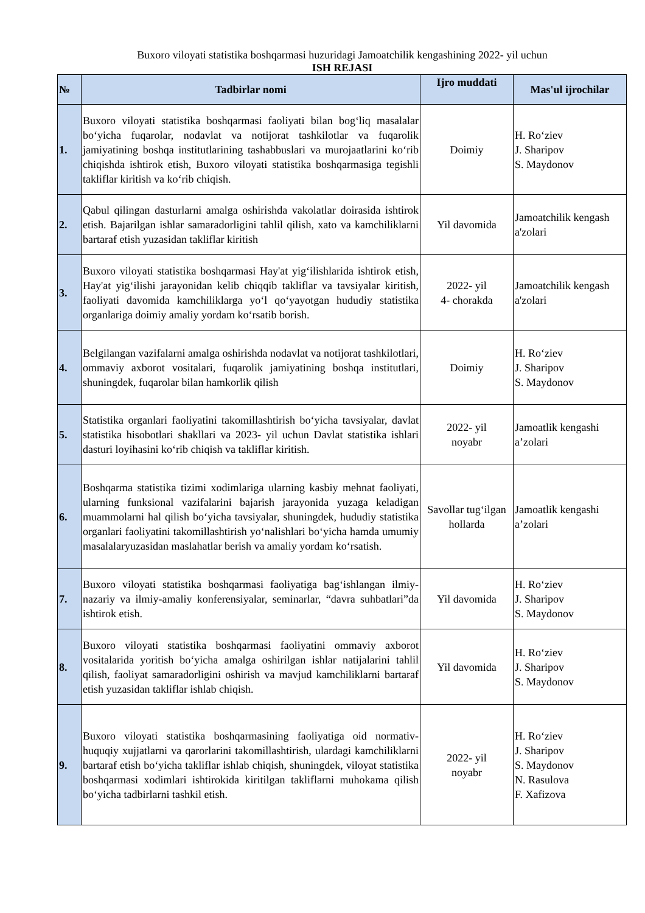Buxoro viloyati statistika boshqarmasi huzuridagi Jamoatchilik kengashining 2022- yil uchun
ISH REJASI
| № | Tadbirlar nomi | Ijro muddati | Mas'ul ijrochilar |
| --- | --- | --- | --- |
| 1. | Buxoro viloyati statistika boshqarmasi faoliyati bilan bog‘liq masalalar bo‘yicha fuqarolar, nodavlat va notijorat tashkilotlar va fuqarolik jamiyatining boshqa institutlarining tashabbuslari va murojaatlarini ko‘rib chiqishda ishtirok etish, Buxoro viloyati statistika boshqarmasiga tegishli takliflar kiritish va ko‘rib chiqish. | Doimiy | H. Ro‘ziev J. Sharipov S. Maydonov |
| 2. | Qabul qilingan dasturlarni amalga oshirishda vakolatlar doirasida ishtirok etish. Bajarilgan ishlar samaradorligini tahlil qilish, xato va kamchiliklarni bartaraf etish yuzasidan takliflar kiritish | Yil davomida | Jamoatchilik kengash a'zolari |
| 3. | Buxoro viloyati statistika boshqarmasi Hay'at yig‘ilishlarida ishtirok etish, Hay'at yig‘ilishi jarayonidan kelib chiqqib takliflar va tavsiyalar kiritish, faoliyati davomida kamchiliklarga yo‘l qo‘yayotgan hududiy statistika organlariga doimiy amaliy yordam ko‘rsatib borish. | 2022- yil 4- chorakda | Jamoatchilik kengash a'zolari |
| 4. | Belgilangan vazifalarni amalga oshirishda nodavlat va notijorat tashkilotlari, ommaviy axborot vositalari, fuqarolik jamiyatining boshqa institutlari, shuningdek, fuqarolar bilan hamkorlik qilish | Doimiy | H. Ro‘ziev J. Sharipov S. Maydonov |
| 5. | Statistika organlari faoliyatini takomillashtirish bo‘yicha tavsiyalar, davlat statistika hisobotlari shakllari va 2023- yil uchun Davlat statistika ishlari dasturi loyihasini ko‘rib chiqish va takliflar kiritish. | 2022- yil noyabr | Jamoatlik kengashi a’zolari |
| 6. | Boshqarma statistika tizimi xodimlariga ularning kasbiy mehnat faoliyati, ularning funksional vazifalarini bajarish jarayonida yuzaga keladigan muammolarni hal qilish bo‘yicha tavsiyalar, shuningdek, hududiy statistika organlari faoliyatini takomillashtirish yo‘nalishlari bo‘yicha hamda umumiy masalalaryuzasidan maslahatlar berish va amaliy yordam ko‘rsatish. | Savollar tug‘ilgan hollarda | Jamoatlik kengashi a’zolari |
| 7. | Buxoro viloyati statistika boshqarmasi faoliyatiga bag‘ishlangan ilmiy-nazariy va ilmiy-amaliy konferensiyalar, seminarlar, “davra suhbatlari”da ishtirok etish. | Yil davomida | H. Ro‘ziev J. Sharipov S. Maydonov |
| 8. | Buxoro viloyati statistika boshqarmasi faoliyatini ommaviy axborot vositalarida yoritish bo‘yicha amalga oshirilgan ishlar natijalarini tahlil qilish, faoliyat samaradorligini oshirish va mavjud kamchiliklarni bartaraf etish yuzasidan takliflar ishlab chiqish. | Yil davomida | H. Ro‘ziev J. Sharipov S. Maydonov |
| 9. | Buxoro viloyati statistika boshqarmasining faoliyatiga oid normativ-huquqiy xujjatlarni va qarorlarini takomillashtirish, ulardagi kamchiliklarni bartaraf etish bo‘yicha takliflar ishlab chiqish, shuningdek, viloyat statistika boshqarmasi xodimlari ishtirokida kiritilgan takliflarni muhokama qilish bo‘yicha tadbirlarni tashkil etish. | 2022- yil noyabr | H. Ro‘ziev J. Sharipov S. Maydonov N. Rasulova F. Xafizova |